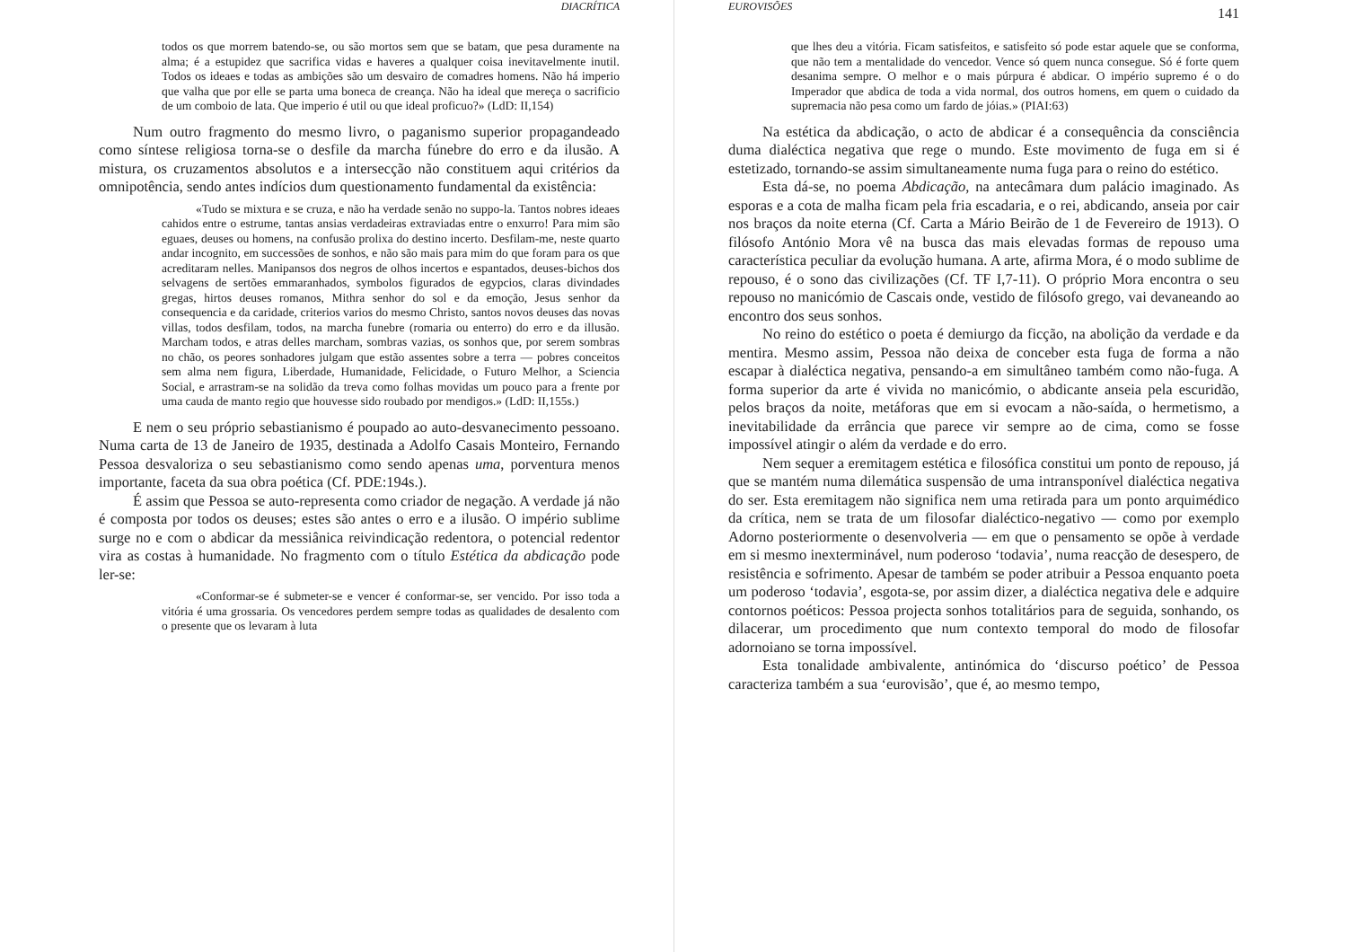DIACRÍTICA
todos os que morrem batendo-se, ou são mortos sem que se batam, que pesa duramente na alma; é a estupidez que sacrifica vidas e haveres a qualquer coisa inevitavelmente inutil. Todos os ideaes e todas as ambições são um desvairo de comadres homens. Não há imperio que valha que por elle se parta uma boneca de creança. Não ha ideal que mereça o sacrificio de um comboio de lata. Que imperio é util ou que ideal proficuo?» (LdD: II,154)
Num outro fragmento do mesmo livro, o paganismo superior propagandeado como síntese religiosa torna-se o desfile da marcha fúnebre do erro e da ilusão. A mistura, os cruzamentos absolutos e a intersecção não constituem aqui critérios da omnipotência, sendo antes indícios dum questionamento fundamental da existência:
«Tudo se mixtura e se cruza, e não ha verdade senão no suppo-la. Tantos nobres ideaes cahidos entre o estrume, tantas ansias verdadeiras extraviadas entre o enxurro! Para mim são eguaes, deuses ou homens, na confusão prolixa do destino incerto. Desfilam-me, neste quarto andar incognito, em successões de sonhos, e não são mais para mim do que foram para os que acreditaram nelles. Manipansos dos negros de olhos incertos e espantados, deuses-bichos dos selvagens de sertões emmaranhados, symbolos figurados de egypcios, claras divindades gregas, hirtos deuses romanos, Mithra senhor do sol e da emoção, Jesus senhor da consequencia e da caridade, criterios varios do mesmo Christo, santos novos deuses das novas villas, todos desfilam, todos, na marcha funebre (romaria ou enterro) do erro e da illusão. Marcham todos, e atras delles marcham, sombras vazias, os sonhos que, por serem sombras no chão, os peores sonhadores julgam que estão assentes sobre a terra — pobres conceitos sem alma nem figura, Liberdade, Humanidade, Felicidade, o Futuro Melhor, a Sciencia Social, e arrastram-se na solidão da treva como folhas movidas um pouco para a frente por uma cauda de manto regio que houvesse sido roubado por mendigos.» (LdD: II,155s.)
E nem o seu próprio sebastianismo é poupado ao auto-desvanecimento pessoano. Numa carta de 13 de Janeiro de 1935, destinada a Adolfo Casais Monteiro, Fernando Pessoa desvaloriza o seu sebastianismo como sendo apenas uma, porventura menos importante, faceta da sua obra poética (Cf. PDE:194s.).
É assim que Pessoa se auto-representa como criador de negação. A verdade já não é composta por todos os deuses; estes são antes o erro e a ilusão. O império sublime surge no e com o abdicar da messiânica reivindicação redentora, o potencial redentor vira as costas à humanidade. No fragmento com o título Estética da abdicação pode ler-se:
«Conformar-se é submeter-se e vencer é conformar-se, ser vencido. Por isso toda a vitória é uma grossaria. Os vencedores perdem sempre todas as qualidades de desalento com o presente que os levaram à luta
EUROVISÕES 141
que lhes deu a vitória. Ficam satisfeitos, e satisfeito só pode estar aquele que se conforma, que não tem a mentalidade do vencedor. Vence só quem nunca consegue. Só é forte quem desanima sempre. O melhor e o mais púrpura é abdicar. O império supremo é o do Imperador que abdica de toda a vida normal, dos outros homens, em quem o cuidado da supremacia não pesa como um fardo de jóias.» (PIAI:63)
Na estética da abdicação, o acto de abdicar é a consequência da consciência duma dialéctica negativa que rege o mundo. Este movimento de fuga em si é estetizado, tornando-se assim simultaneamente numa fuga para o reino do estético.
Esta dá-se, no poema Abdicação, na antecâmara dum palácio imaginado. As esporas e a cota de malha ficam pela fria escadaria, e o rei, abdicando, anseia por cair nos braços da noite eterna (Cf. Carta a Mário Beirão de 1 de Fevereiro de 1913). O filósofo António Mora vê na busca das mais elevadas formas de repouso uma característica peculiar da evolução humana. A arte, afirma Mora, é o modo sublime de repouso, é o sono das civilizações (Cf. TF I,7-11). O próprio Mora encontra o seu repouso no manicómio de Cascais onde, vestido de filósofo grego, vai devaneando ao encontro dos seus sonhos.
No reino do estético o poeta é demiurgo da ficção, na abolição da verdade e da mentira. Mesmo assim, Pessoa não deixa de conceber esta fuga de forma a não escapar à dialéctica negativa, pensando-a em simultâneo também como não-fuga. A forma superior da arte é vivida no manicómio, o abdicante anseia pela escuridão, pelos braços da noite, metáforas que em si evocam a não-saída, o hermetismo, a inevitabilidade da errância que parece vir sempre ao de cima, como se fosse impossível atingir o além da verdade e do erro.
Nem sequer a eremitagem estética e filosófica constitui um ponto de repouso, já que se mantém numa dilemática suspensão de uma intransponível dialéctica negativa do ser. Esta eremitagem não significa nem uma retirada para um ponto arquimédico da crítica, nem se trata de um filosofar dialéctico-negativo — como por exemplo Adorno posteriormente o desenvolveria — em que o pensamento se opõe à verdade em si mesmo inexterminável, num poderoso ‘todavia’, numa reacção de desespero, de resistência e sofrimento. Apesar de também se poder atribuir a Pessoa enquanto poeta um poderoso ‘todavia’, esgota-se, por assim dizer, a dialéctica negativa dele e adquire contornos poéticos: Pessoa projecta sonhos totalitários para de seguida, sonhando, os dilacerar, um procedimento que num contexto temporal do modo de filosofar adornoiano se torna impossível.
Esta tonalidade ambivalente, antinómica do ‘discurso poético’ de Pessoa caracteriza também a sua ‘eurovisão’, que é, ao mesmo tempo,